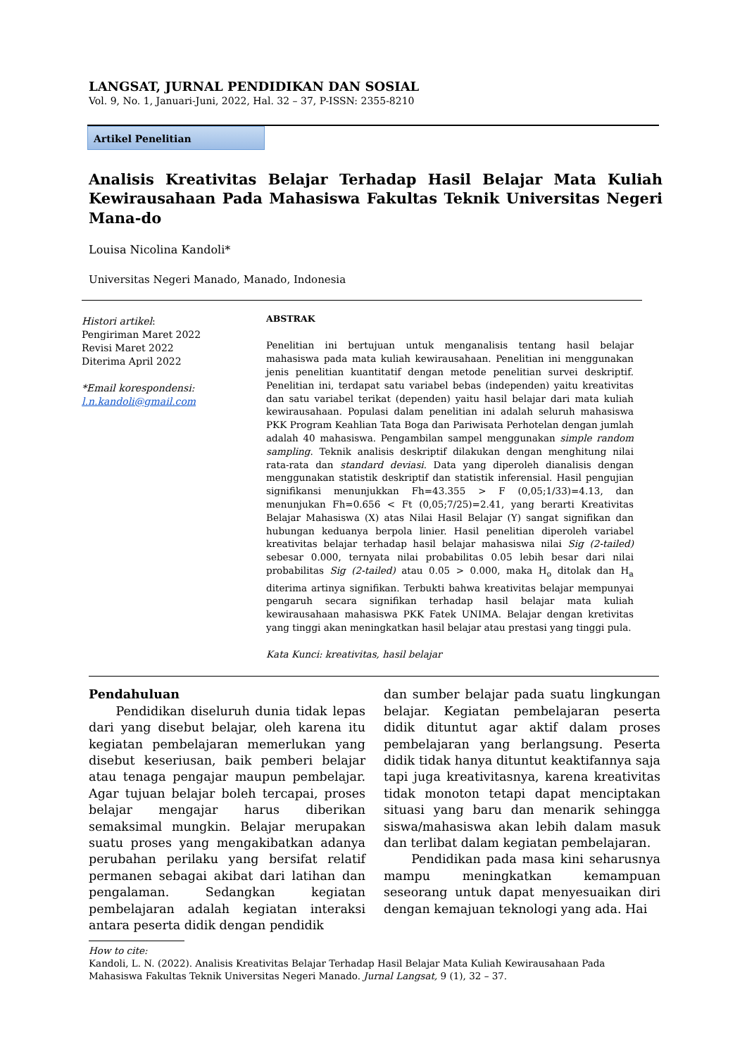LANGSAT, JURNAL PENDIDIKAN DAN SOSIAL
Vol. 9, No. 1, Januari-Juni, 2022, Hal. 32 – 37, P-ISSN: 2355-8210
Artikel Penelitian
Analisis Kreativitas Belajar Terhadap Hasil Belajar Mata Kuliah Kewirausahaan Pada Mahasiswa Fakultas Teknik Universitas Negeri Mana-do
Louisa Nicolina Kandoli*
Universitas Negeri Manado, Manado, Indonesia
Histori artikel:
Pengiriman Maret 2022
Revisi Maret 2022
Diterima April 2022
*Email korespondensi:
l.n.kandoli@gmail.com
ABSTRAK
Penelitian ini bertujuan untuk menganalisis tentang hasil belajar mahasiswa pada mata kuliah kewirausahaan. Penelitian ini menggunakan jenis penelitian kuantitatif dengan metode penelitian survei deskriptif. Penelitian ini, terdapat satu variabel bebas (independen) yaitu kreativitas dan satu variabel terikat (dependen) yaitu hasil belajar dari mata kuliah kewirausahaan. Populasi dalam penelitian ini adalah seluruh mahasiswa PKK Program Keahlian Tata Boga dan Pariwisata Perhotelan dengan jumlah adalah 40 mahasiswa. Pengambilan sampel menggunakan simple random sampling. Teknik analisis deskriptif dilakukan dengan menghitung nilai rata-rata dan standard deviasi. Data yang diperoleh dianalisis dengan menggunakan statistik deskriptif dan statistik inferensial. Hasil pengujian signifikansi menunjukkan Fh=43.355 > F (0,05;1/33)=4.13, dan menunjukan Fh=0.656 < Ft (0,05;7/25)=2.41, yang berarti Kreativitas Belajar Mahasiswa (X) atas Nilai Hasil Belajar (Y) sangat signifikan dan hubungan keduanya berpola linier. Hasil penelitian diperoleh variabel kreativitas belajar terhadap hasil belajar mahasiswa nilai Sig (2-tailed) sebesar 0.000, ternyata nilai probabilitas 0.05 lebih besar dari nilai probabilitas Sig (2-tailed) atau 0.05 > 0.000, maka H<sub>o</sub> ditolak dan H<sub>a</sub> diterima artinya signifikan. Terbukti bahwa kreativitas belajar mempunyai pengaruh secara signifikan terhadap hasil belajar mata kuliah kewirausahaan mahasiswa PKK Fatek UNIMA. Belajar dengan kretivitas yang tinggi akan meningkatkan hasil belajar atau prestasi yang tinggi pula.
Kata Kunci: kreativitas, hasil belajar
Pendahuluan
Pendidikan diseluruh dunia tidak lepas dari yang disebut belajar, oleh karena itu kegiatan pembelajaran memerlukan yang disebut keseriusan, baik pemberi belajar atau tenaga pengajar maupun pembelajar. Agar tujuan belajar boleh tercapai, proses belajar mengajar harus diberikan semaksimal mungkin. Belajar merupakan suatu proses yang mengakibatkan adanya perubahan perilaku yang bersifat relatif permanen sebagai akibat dari latihan dan pengalaman. Sedangkan kegiatan pembelajaran adalah kegiatan interaksi antara peserta didik dengan pendidik
dan sumber belajar pada suatu lingkungan belajar. Kegiatan pembelajaran peserta didik dituntut agar aktif dalam proses pembelajaran yang berlangsung. Peserta didik tidak hanya dituntut keaktifannya saja tapi juga kreativitasnya, karena kreativitas tidak monoton tetapi dapat menciptakan situasi yang baru dan menarik sehingga siswa/mahasiswa akan lebih dalam masuk dan terlibat dalam kegiatan pembelajaran.
Pendidikan pada masa kini seharusnya mampu meningkatkan kemampuan seseorang untuk dapat menyesuaikan diri dengan kemajuan teknologi yang ada. Hai
How to cite:
Kandoli, L. N. (2022). Analisis Kreativitas Belajar Terhadap Hasil Belajar Mata Kuliah Kewirausahaan Pada Mahasiswa Fakultas Teknik Universitas Negeri Manado. Jurnal Langsat, 9 (1), 32 – 37.